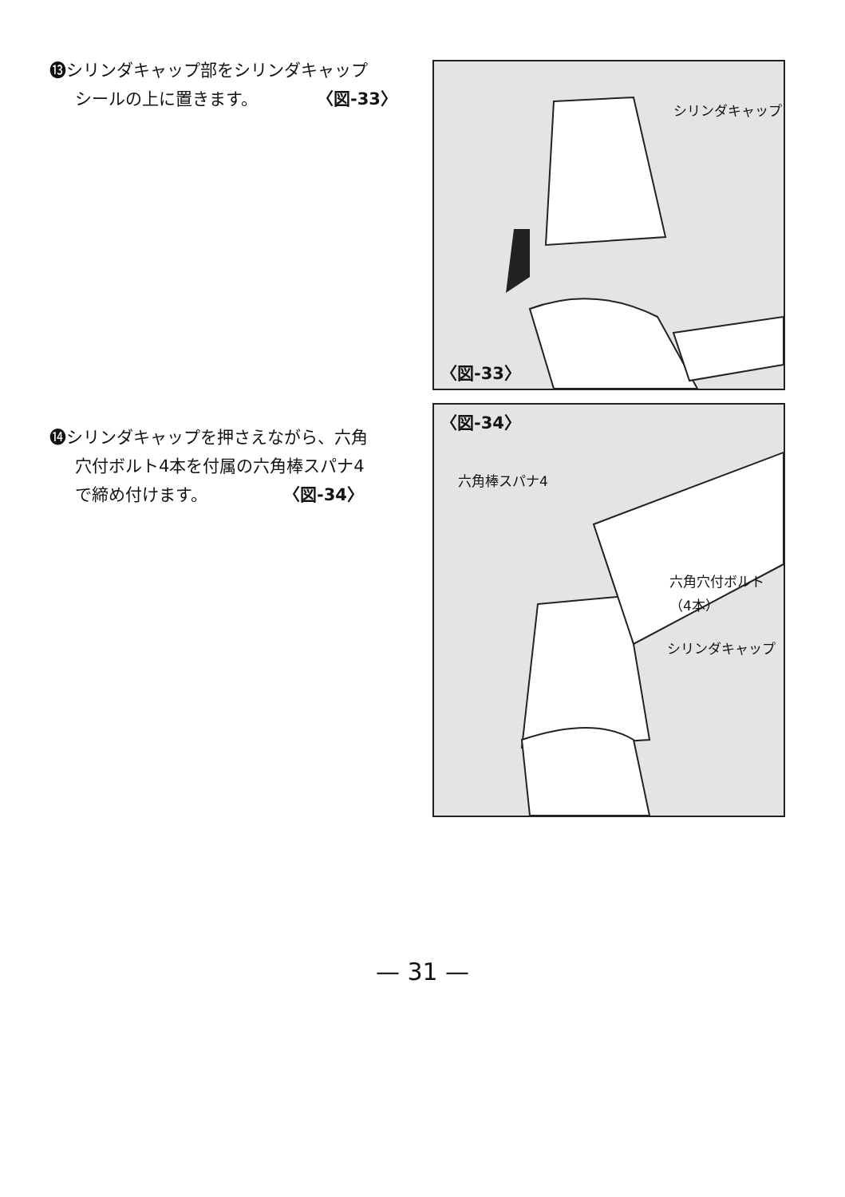⓭シリンダキャップ部をシリンダキャップ
シールの上に置きます。　　　　〈図-33〉
シリンダキャップ
〈図-33〉
⓮シリンダキャップを押さえながら、六角
穴付ボルト4本を付属の六角棒スパナ4
で締め付けます。　　　　　〈図-34〉
〈図-34〉
六角棒スパナ4
六角穴付ボルト
（4本）
シリンダキャップ
— 31 —